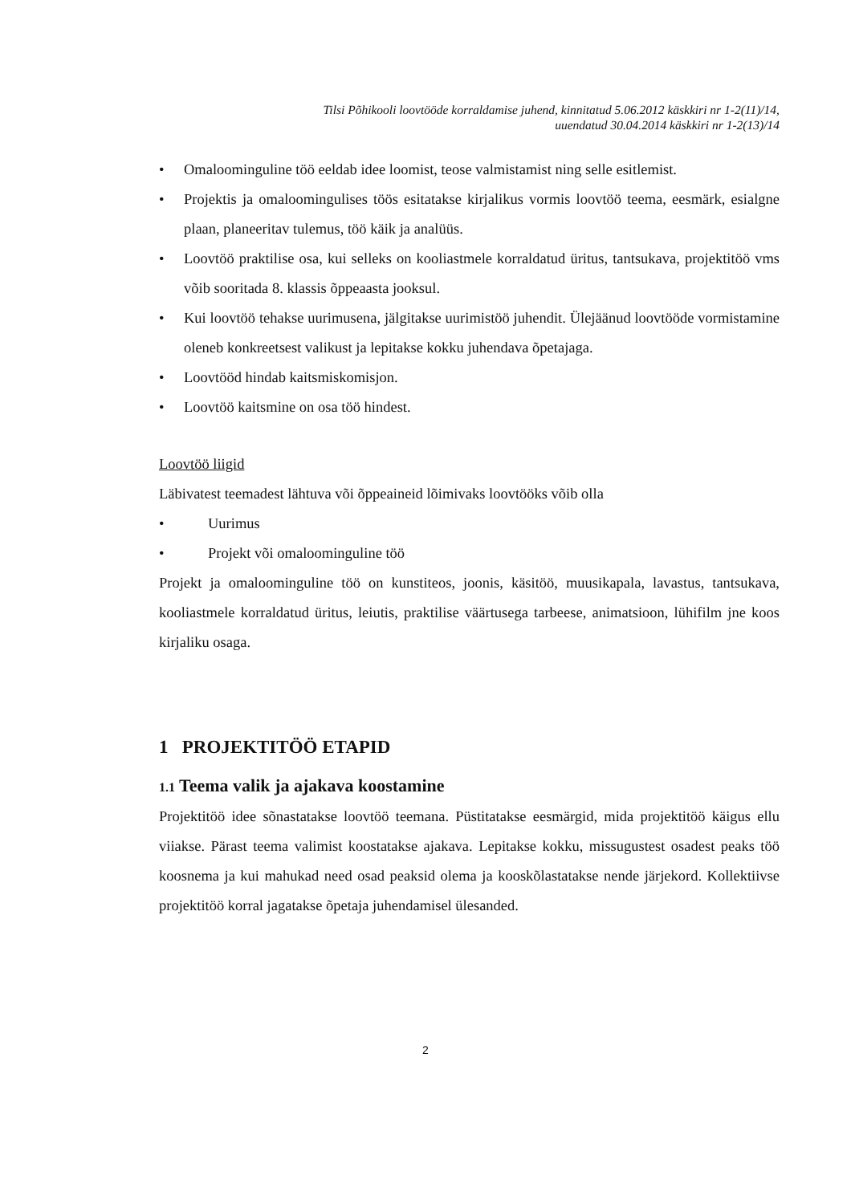Tilsi Põhikooli loovtööde korraldamise juhend, kinnitatud 5.06.2012 käskkiri nr 1-2(11)/14,
uuendatud 30.04.2014 käskkiri nr 1-2(13)/14
• Omaloominguline töö eeldab idee loomist, teose valmistamist ning selle esitlemist.
• Projektis ja omaloomingulises töös esitatakse kirjalikus vormis loovtöö teema, eesmärk, esialgne plaan, planeeritav tulemus, töö käik ja analüüs.
• Loovtöö praktilise osa, kui selleks on kooliastmele korraldatud üritus, tantsukava, projektitöö vms võib sooritada 8. klassis õppeaasta jooksul.
• Kui loovtöö tehakse uurimusena, jälgitakse uurimistöö juhendit. Ülejäänud loovtööde vormistamine oleneb konkreetsest valikust ja lepitakse kokku juhendava õpetajaga.
• Loovtööd hindab kaitsmiskomisjon.
• Loovtöö kaitsmine on osa töö hindest.
Loovtöö liigid
Läbivatest teemadest lähtuva või õppeaineid lõimivaks loovtööks võib olla
• Uurimus
• Projekt või omaloominguline töö
Projekt ja omaloominguline töö on kunstiteos, joonis, käsitöö, muusikapala, lavastus, tantsukava, kooliastmele korraldatud üritus, leiutis, praktilise väärtusega tarbeese, animatsioon, lühifilm jne koos kirjaliku osaga.
1 PROJEKTITÖÖ ETAPID
1.1 Teema valik ja ajakava koostamine
Projektitöö idee sõnastatakse loovtöö teemana. Püstitatakse eesmärgid, mida projektitöö käigus ellu viiakse. Pärast teema valimist koostatakse ajakava. Lepitakse kokku, missugustest osadest peaks töö koosnema ja kui mahukad need osad peaksid olema ja kooskõlastatakse nende järjekord. Kollektiivse projektitöö korral jagatakse õpetaja juhendamisel ülesanded.
2